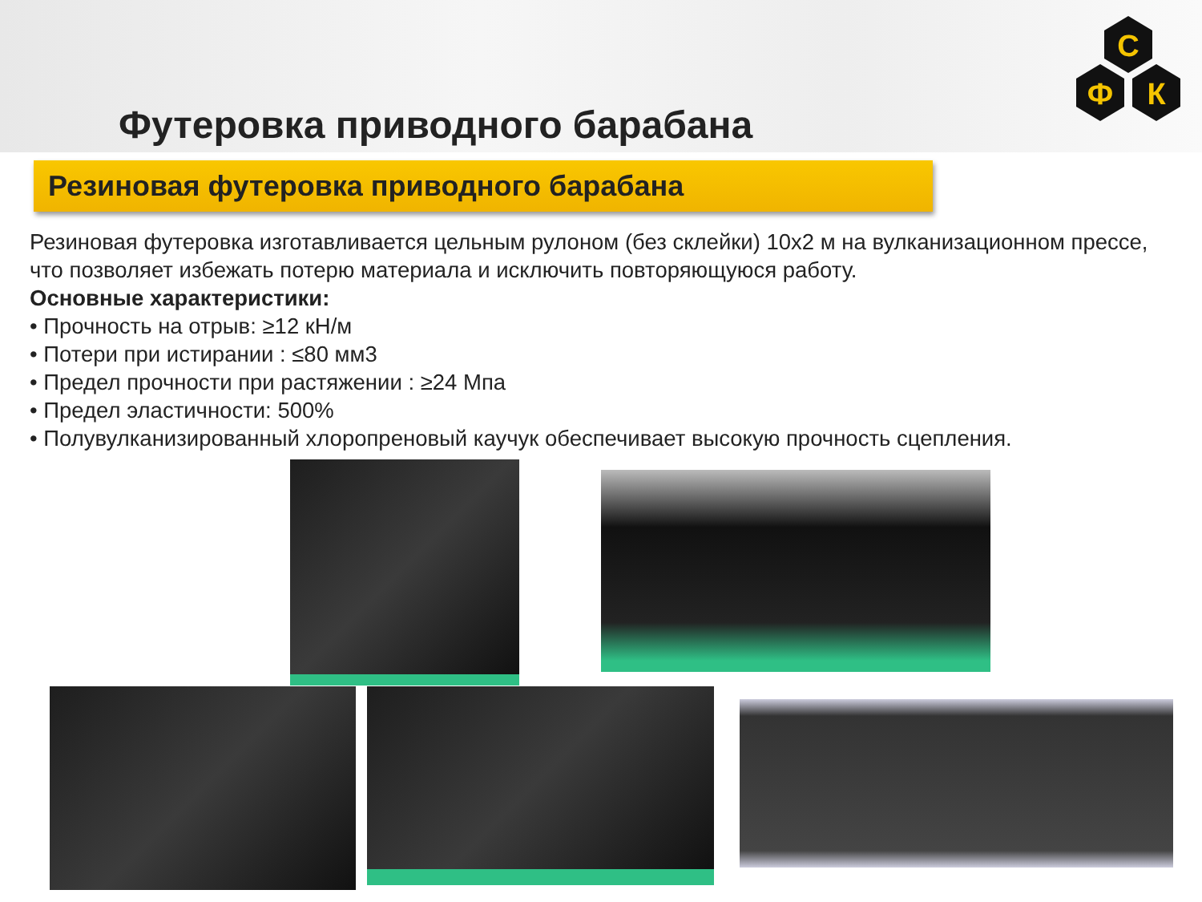С
Ф
К
Футеровка приводного барабана
Резиновая футеровка приводного барабана
Резиновая футеровка изготавливается цельным рулоном (без склейки) 10х2 м на вулканизационном прессе, что позволяет избежать потерю материала и исключить повторяющуюся работу.
Основные характеристики:
• Прочность на отрыв: ≥12 кН/м
• Потери при истирании : ≤80 мм3
• Предел прочности при растяжении : ≥24 Мпа
• Предел эластичности: 500%
• Полувулканизированный хлоропреновый каучук обеспечивает высокую прочность сцепления.